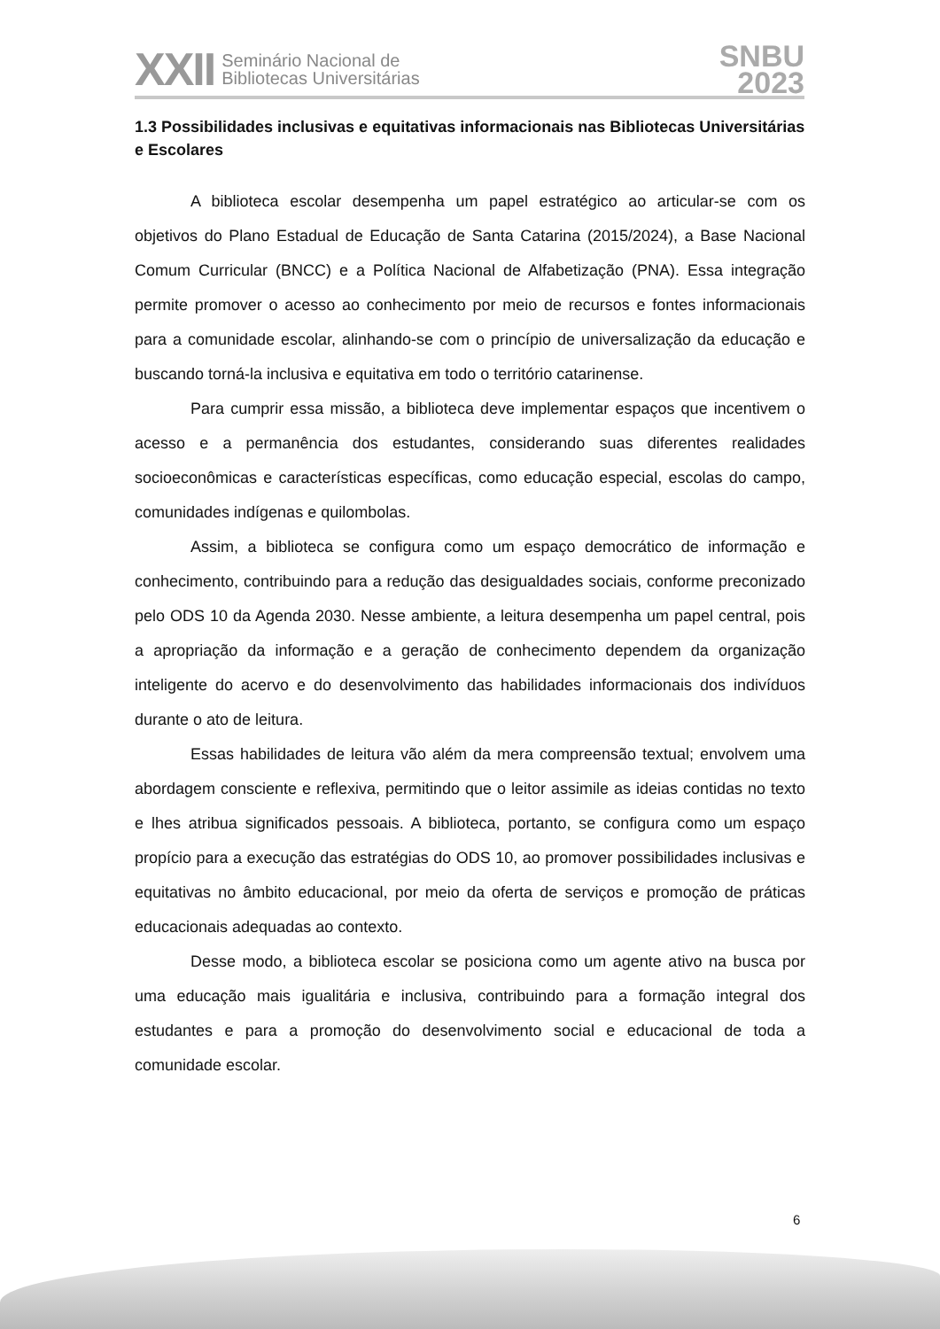XXII Seminário Nacional de
Bibliotecas Universitárias
SNBU
2023
1.3 Possibilidades inclusivas e equitativas informacionais nas Bibliotecas Universitárias e Escolares
A biblioteca escolar desempenha um papel estratégico ao articular-se com os objetivos do Plano Estadual de Educação de Santa Catarina (2015/2024), a Base Nacional Comum Curricular (BNCC) e a Política Nacional de Alfabetização (PNA). Essa integração permite promover o acesso ao conhecimento por meio de recursos e fontes informacionais para a comunidade escolar, alinhando-se com o princípio de universalização da educação e buscando torná-la inclusiva e equitativa em todo o território catarinense.
Para cumprir essa missão, a biblioteca deve implementar espaços que incentivem o acesso e a permanência dos estudantes, considerando suas diferentes realidades socioeconômicas e características específicas, como educação especial, escolas do campo, comunidades indígenas e quilombolas.
Assim, a biblioteca se configura como um espaço democrático de informação e conhecimento, contribuindo para a redução das desigualdades sociais, conforme preconizado pelo ODS 10 da Agenda 2030. Nesse ambiente, a leitura desempenha um papel central, pois a apropriação da informação e a geração de conhecimento dependem da organização inteligente do acervo e do desenvolvimento das habilidades informacionais dos indivíduos durante o ato de leitura.
Essas habilidades de leitura vão além da mera compreensão textual; envolvem uma abordagem consciente e reflexiva, permitindo que o leitor assimile as ideias contidas no texto e lhes atribua significados pessoais. A biblioteca, portanto, se configura como um espaço propício para a execução das estratégias do ODS 10, ao promover possibilidades inclusivas e equitativas no âmbito educacional, por meio da oferta de serviços e promoção de práticas educacionais adequadas ao contexto.
Desse modo, a biblioteca escolar se posiciona como um agente ativo na busca por uma educação mais igualitária e inclusiva, contribuindo para a formação integral dos estudantes e para a promoção do desenvolvimento social e educacional de toda a comunidade escolar.
6